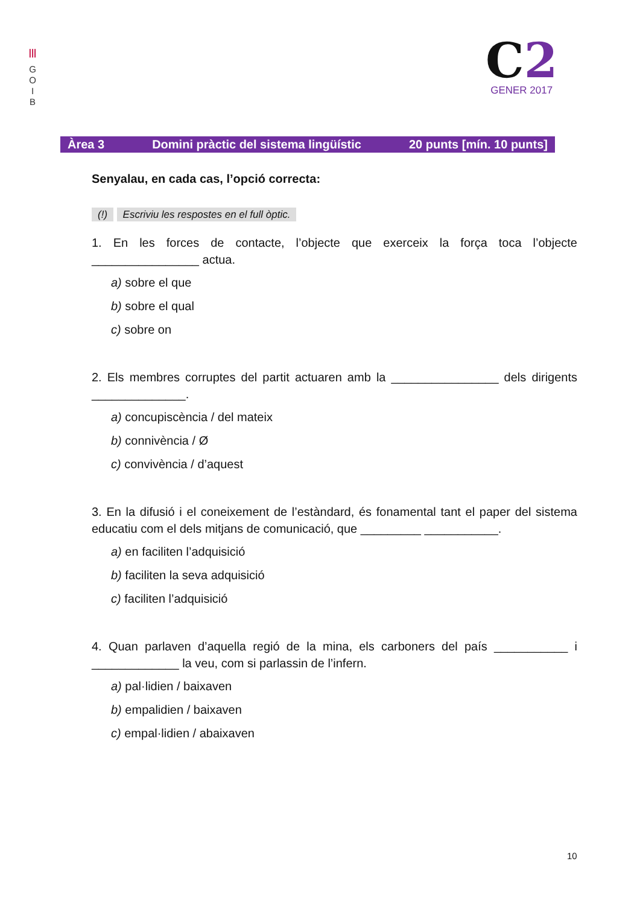|||
G
O
I
B
C2
GENER 2017
Àrea 3 Domini pràctic del sistema lingüístic 20 punts [mín. 10 punts]
Senyalau, en cada cas, l’opció correcta:
(!) Escriviu les respostes en el full òptic.
1. En les forces de contacte, l’objecte que exerceix la força toca l’objecte ________________ actua.
a) sobre el que
b) sobre el qual
c) sobre on
2. Els membres corruptes del partit actuaren amb la ________________ dels dirigents ______________.
a) concupiscència / del mateix
b) connivència / Ø
c) convivència / d’aquest
3. En la difusió i el coneixement de l’estàndard, és fonamental tant el paper del sistema educatiu com el dels mitjans de comunicació, que _________ ___________.
a) en faciliten l’adquisició
b) faciliten la seva adquisició
c) faciliten l’adquisició
4. Quan parlaven d’aquella regió de la mina, els carboners del país ___________ i _____________ la veu, com si parlassin de l’infern.
a) pal·lidien / baixaven
b) empalidien / baixaven
c) empal·lidien / abaixaven
10